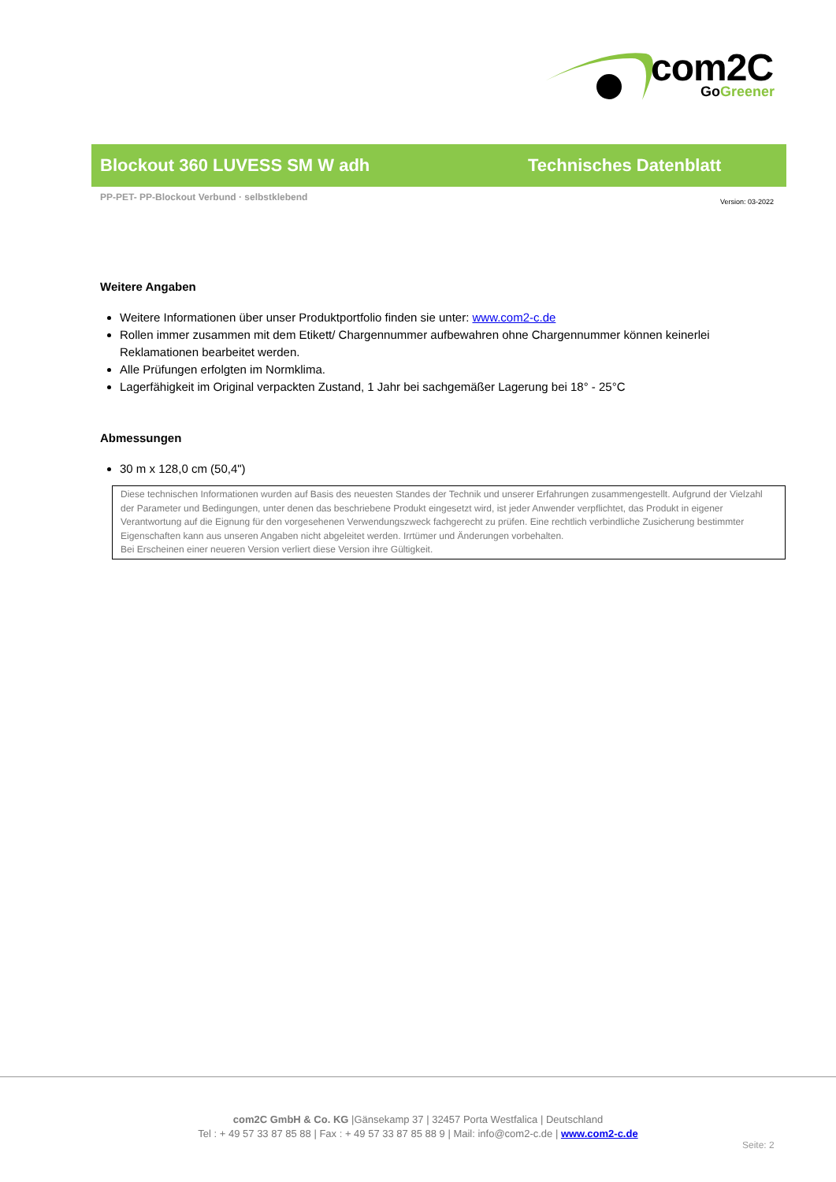com2C
Go Greener
Blockout 360 LUVESS SM W adh Technisches Datenblatt
PP-PET- PP-Blockout Verbund · selbstklebend
Version: 03-2022
Weitere Angaben
Weitere Informationen über unser Produktportfolio finden sie unter: www.com2-c.de
Rollen immer zusammen mit dem Etikett/ Chargennummer aufbewahren ohne Chargennummer können keinerlei Reklamationen bearbeitet werden.
Alle Prüfungen erfolgten im Normklima.
Lagerfähigkeit im Original verpackten Zustand, 1 Jahr bei sachgemäßer Lagerung bei 18° - 25°C
Abmessungen
30 m x 128,0 cm (50,4")
Diese technischen Informationen wurden auf Basis des neuesten Standes der Technik und unserer Erfahrungen zusammengestellt. Aufgrund der Vielzahl der Parameter und Bedingungen, unter denen das beschriebene Produkt eingesetzt wird, ist jeder Anwender verpflichtet, das Produkt in eigener Verantwortung auf die Eignung für den vorgesehenen Verwendungszweck fachgerecht zu prüfen. Eine rechtlich verbindliche Zusicherung bestimmter Eigenschaften kann aus unseren Angaben nicht abgeleitet werden. Irrtümer und Änderungen vorbehalten.
Bei Erscheinen einer neueren Version verliert diese Version ihre Gültigkeit.
com2C GmbH & Co. KG |Gänsekamp 37 | 32457 Porta Westfalica | Deutschland
Tel : + 49 57 33 87 85 88 | Fax : + 49 57 33 87 85 88 9 | Mail: info@com2-c.de | www.com2-c.de
Seite: 2